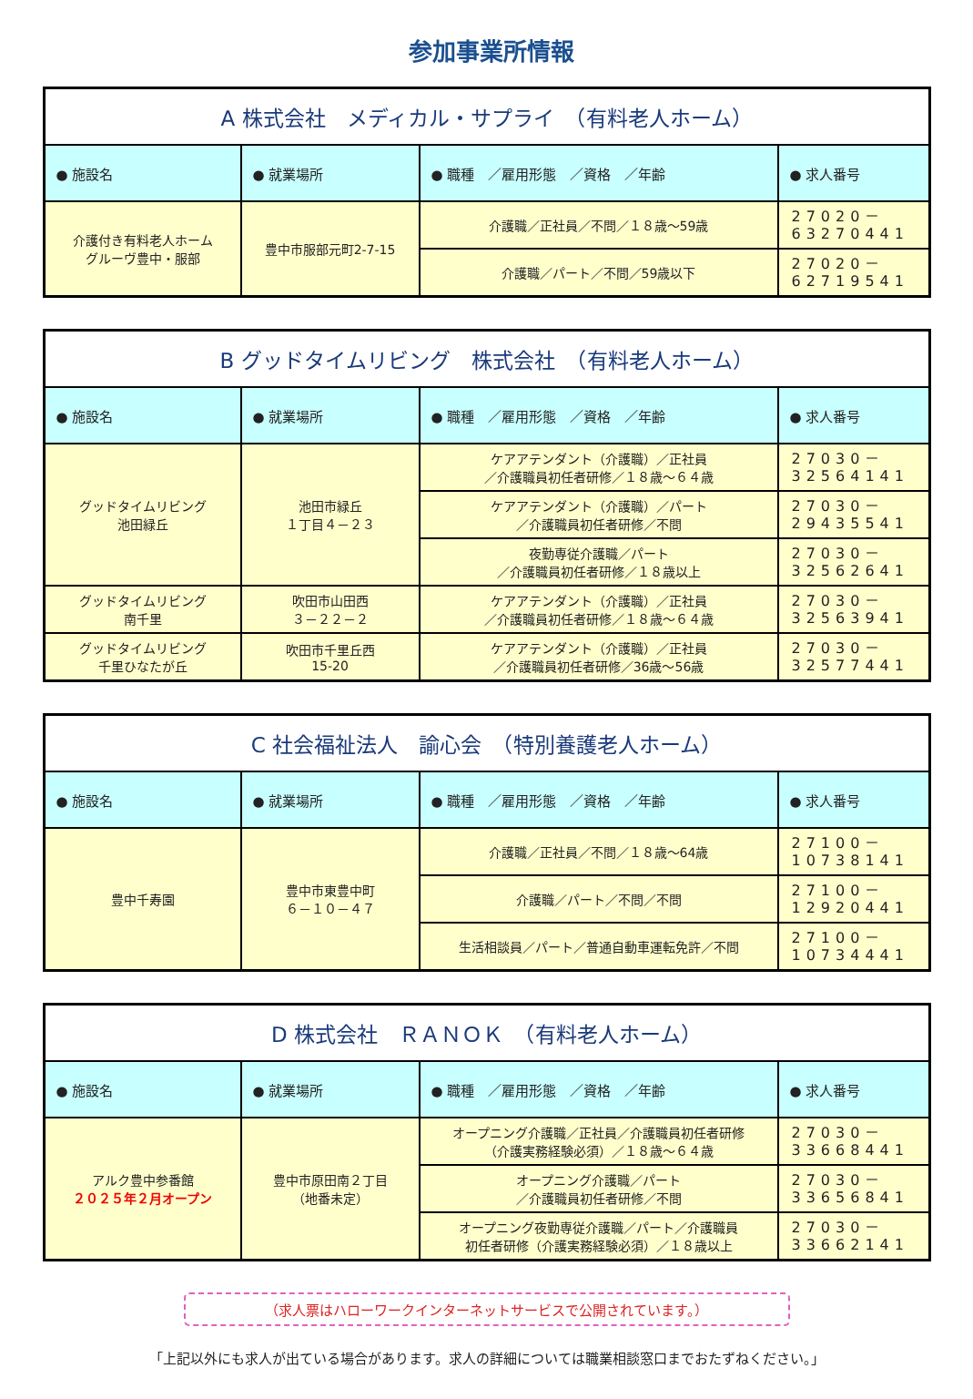参加事業所情報
| A 株式会社 メディカル・サプライ （有料老人ホーム） | | | |
| ● 施設名 | ● 就業場所 | ● 職種 ／雇用形態 ／資格 ／年齢 | ● 求人番号 |
| 介護付き有料老人ホーム グルーヴ豊中・服部 | 豊中市服部元町2-7-15 | 介護職／正社員／不問／１８歳～59歳 | 27020－ 63270441 |
| | | 介護職／パート／不問／59歳以下 | 27020－ 62719541 |
| B グッドタイムリビング 株式会社 （有料老人ホーム） | | | |
| ● 施設名 | ● 就業場所 | ● 職種 ／雇用形態 ／資格 ／年齢 | ● 求人番号 |
| グッドタイムリビング 池田緑丘 | 池田市緑丘 １丁目４－２３ | ケアアテンダント（介護職）／正社員 ／介護職員初任者研修／１８歳～６４歳 | 27030－ 32564141 |
| | | ケアアテンダント（介護職）／パート ／介護職員初任者研修／不問 | 27030－ 29435541 |
| | | 夜勤専従介護職／パート ／介護職員初任者研修／１８歳以上 | 27030－ 32562641 |
| グッドタイムリビング 南千里 | 吹田市山田西 ３－２２－２ | ケアアテンダント（介護職）／正社員 ／介護職員初任者研修／１８歳～６４歳 | 27030－ 32563941 |
| グッドタイムリビング 千里ひなたが丘 | 吹田市千里丘西 15-20 | ケアアテンダント（介護職）／正社員 ／介護職員初任者研修／36歳～56歳 | 27030－ 32577441 |
| C 社会福祉法人 諭心会 （特別養護老人ホーム） | | | |
| ● 施設名 | ● 就業場所 | ● 職種 ／雇用形態 ／資格 ／年齢 | ● 求人番号 |
| 豊中千寿園 | 豊中市東豊中町 ６－１０－４７ | 介護職／正社員／不問／１８歳～64歳 | 27100－ 10738141 |
| | | 介護職／パート／不問／不問 | 27100－ 12920441 |
| | | 生活相談員／パート／普通自動車運転免許／不問 | 27100－ 10734441 |
| D 株式会社 ＲＡＮＯＫ （有料老人ホーム） | | | |
| ● 施設名 | ● 就業場所 | ● 職種 ／雇用形態 ／資格 ／年齢 | ● 求人番号 |
| アルク豊中参番館 ２０２５年２月オープン | 豊中市原田南２丁目 （地番未定） | オープニング介護職／正社員／介護職員初任者研修 （介護実務経験必須）／１８歳～６４歳 | 27030－ 33668441 |
| | | オープニング介護職／パート ／介護職員初任者研修／不問 | 27030－ 33656841 |
| | | オープニング夜勤専従介護職／パート／介護職員 初任者研修（介護実務経験必須）／１８歳以上 | 27030－ 33662141 |
（求人票はハローワークインターネットサービスで公開されています。）
「上記以外にも求人が出ている場合があります。求人の詳細については職業相談窓口までおたずねください。」